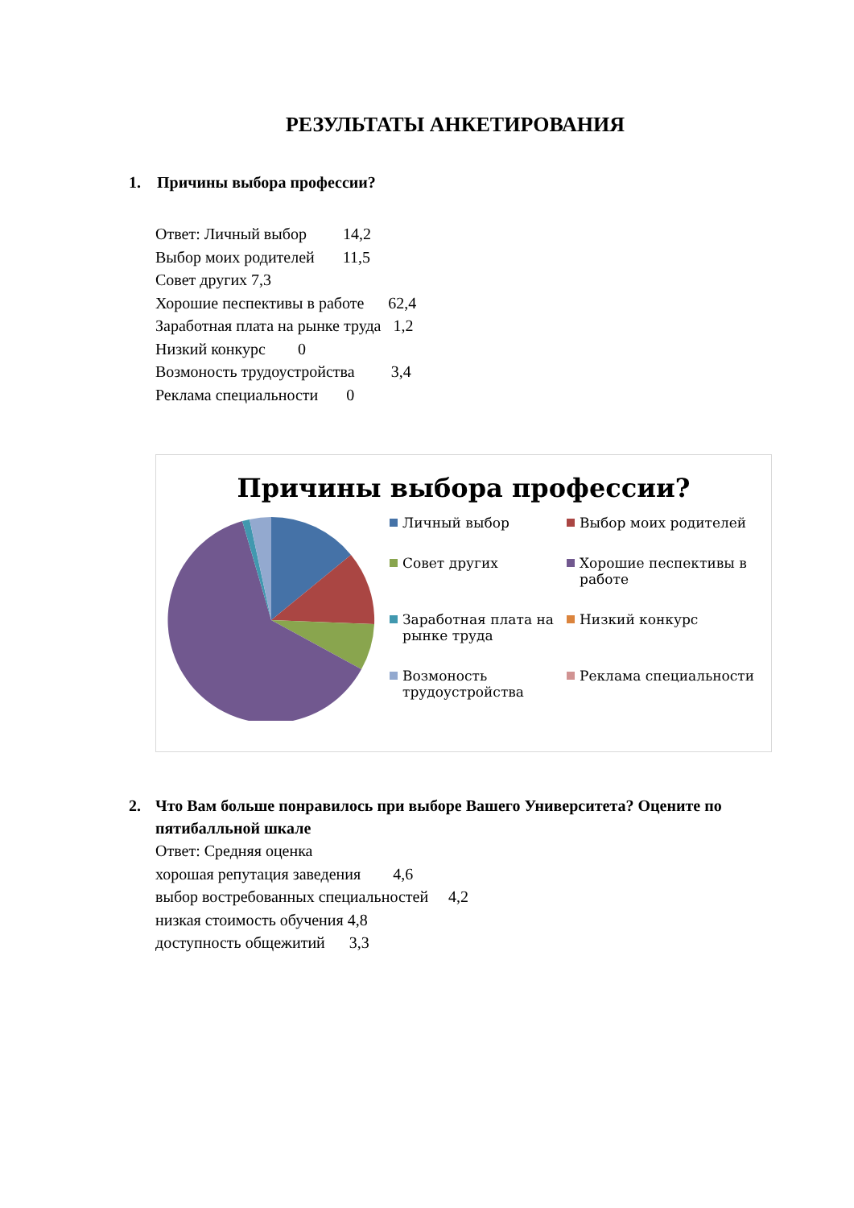РЕЗУЛЬТАТЫ АНКЕТИРОВАНИЯ
1. Причины выбора профессии?
Ответ: Личный выбор 14,2
Выбор моих родителей 11,5
Совет других 7,3
Хорошие песпективы в работе 62,4
Заработная плата на рынке труда 1,2
Низкий конкурс 0
Возмоность трудоустройства 3,4
Реклама специальности 0
Причины выбора профессии?
Личный выбор
Выбор моих родителей
Совет других
Хорошие песпективы в работе
Заработная плата на рынке труда
Низкий конкурс
Возмоность трудоустройства
Реклама специальности
2. Что Вам больше понравилось при выборе Вашего Университета? Оцените по пятибалльной шкале
Ответ: Средняя оценка
хорошая репутация заведения 4,6
выбор востребованных специальностей 4,2
низкая стоимость обучения 4,8
доступность общежитий 3,3